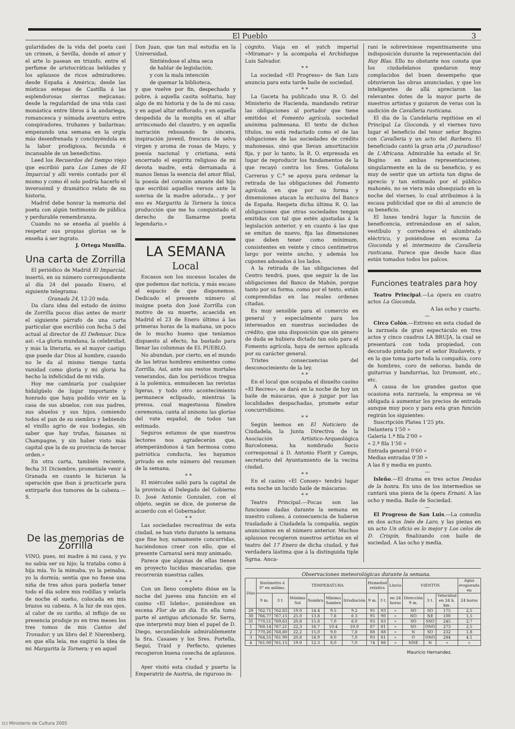El Pueblo 3
gularidades de la vida del poeta casi un crimen, á Sevilla, donde el amor y el arte lo pasean en triunfo, entre el perfume de aristocráticas beldades y los aplausos de ricos admiradores; desde España á América; desde las místicas estepas de Castilla á las esplendorosas sierras mejicanas; desde la regularidad de una vida casi monástica entre libros á la andariega, romancesca y nómada aventura entre conspiradores, truhanes y bailarinas; empezando una semana en la orgía más desenfrenada y concluyéndola en la labor prodigiosa, fecunda é incansable de un benedictino.
Leed los Recuerdos del tiempo viejo que escribió para Los Lunes de El Imparcial y allí veréis contado por él mismo y como él solo podría hacerlo el inverosimil y dramático relato de su historia.
Madrid debe honrar la memoria del poeta con algún testimonio de pública y perdurable remembranza.
Cuando no se enseña al pueblo á respetar sus propias glorias se le enseña á ser ingrato.
J. Ortega Munilla.
Una carta de Zorrilla
El periódico de Madrid El Imparcial, insertó, en su número correspondiente al día 24 del pasado Enero, el siguiente telegrama:
Granada 24, 12-20 mda.
Da clara idea del estado de ánimo de Zorrilla pocos días antes de morir el siguiente párrafo de una carta particular que escribió con fecha 5 del actual al director de El Defensor. Dice así: «La gloria mundana, la celebridad, y más la literaria, es el mayor castigo que puede dar Dios al hombre, cuando no le da al mismo tiempo tanta vanidad como gloria y mi gloria ha hecho la infelicidad de mi vida.
Hoy me cambiaría por cualquier hidalgüelo de lugar importante y honrado que haya podido vivir en la casa de sus abuelos, con sus padres, sus abuelos y sus hijos, comiendo todos el pan de su siembra y bebiendo el vinillo agrio de sus bodegas, sin saber que hay trufas, faisanes ni Champagne, y sin haber visto más capital que la de su provincia de tercer orden.»
En otra carta, también reciente, fecha 31 Diciembre, prometíale venir á Granada en cuanto le hicieran la operación que iban á practicarle para extirparle dos tumores de la cabeza.—S.
De las memorias de Zorrilla
VINO, pues, mi madre á mi casa, y yo no sabía ser su hijo; la trataba como á hija mía. Yo la mimaba, yo la peinaba, yo la dormía; sentía que no fuese una niña de tres años para poderla tener todo el día sobre mis rodillas y velarla de noche el sueño, colocada en mis brazos su cabeza. A la luz de sus ojos, al calor de su cariño, al influjo de su presencia produje yo en tres meses los tres tomos de mis Cantos del Trovador; y un libro del P. Nierenberg, en que ella leía, me sugirió la idea de mi Margarita la Tornera; y en aquel
Don Juan, que tan mal estudia en la Universidad,
Sintiéndose el alma seca
de hablar de legislación,
y con la mala intención
de quemar la biblioteca,
y que vuelve por fin, despechado y pobre, á aquella casita solitaria, hay algo de mi historia y de la de mi casa; y en aquel altar enflorado, y en aquella despedida de la monjita en el altar arrinconado del claustro, y en aquella narración rebosando fe sincera, inspiración juvenil, frescura de selva virgen y aroma de rosas de Mayo, y poesía nacional y cristiana, está encerrado el espíritu religioso de mi devota madre, está derramada á manos llenas la esencia del amor filial, la poesía del corazón amante del hijo que escribió aquellos versos ante la sonrisa de la madre adorada... y por eso es Margarita la Tornera la única producción que me ha conquistado el derecho de llamarme poeta legendario.»
LA SEMANA
Local
Escasos son los sucesos locales de que podemos dar noticia, y más escaso el espacio de que disponemos. Dedicado el presente número al insigne poeta don José Zorrilla con motivo de su muerte, acaecida en Madrid el 23 de Enero último á las primeras horas de la mañana, un poco de lo mucho bueno que teníamos dispuesto al efecto, ha bastado para llenar las columnas de EL PUEBLO.
No abundan, por cierto, en el mundo de las letras hombres eminentes como Zorrilla. Así, ante sus restos mortales venerandos, dan los periódicos tregua á la polémica, enmudecen las revistas ligeras, y todo otro acontecimiento permanece eclipsado, mientras la prensa, cual magestuosa fúnebre ceremonia, canta al unísono las glorias del vate español, de todos tan estimado.
Seguros estamos de que nuestros lectores nos agradecerán que, atemperándonos á tan hermosa como patriótica conducta, les hayamos privado en este número del resumen de la semana.
* *
El miércoles salió para la capital de la provincia el Delegado del Gobierno D. José Antonio Gonzalez, con el objeto, según se dice, de ponerse de acuerdo con el Gobernador.
* *
Las sociedades recreativas de esta ciudad, se han visto durante la semana que fine hoy, sumamente concurridas, haciéndonos creer con ello, que el presente Carnaval será muy animado.
Parece que algunas de ellas tienen en proyecto lucidas mascaradas, que recorrerán nuestras calles.
* *
Con un lleno completo dióse en la noche del jueves una función en el casino «El Isleño», poniéndose en escena Flor de un día. En ella tomó parte el antiguo aficionado Sr. Serra, que interpretó muy bien el papel de D. Diego, secundándole admirablemente la Sra. Casases y los Sres. Portella, Seguí, Traid y Perfecto, quienes recogieron buena cosecha de aplausos.
* *
Ayer visitó esta ciudad y puerto la Emperatriz de Austria, de riguroso in-
cógnito. Viaja en el yatch imperial «Miramar» y la acompaña el Archiduque Luis Salvador.
* *
La sociedad «El Progreso» de San Luis anuncia para esta tarde baile de sociedad.
* *
La Gaceta ha publicado una R. O. del Ministerio de Hacienda, mandando retirar las obligaciones al portador que tiene emitidos el Fomento agrícola, sociedad anónima palmesana. El texto de dichos títulos, no está redactado como el de las obligaciones de las sociedades de crédito mahonesas, sinó que llevan amortización fija, y por lo tanto, la R. O. expresada en lugar de reproducir los fundamentos de la que recayó contra los Sres. Goñalons Carreras y C.<sup>a</sup> se apoya para ordenar la retirada de las obligaciones del Fomento agrícola, en que por su forma y dimensiones atacan la exclusiva del Banco de España. Respeta dicha última R. O. las obligaciones que otras sociedades tengan emitidas con tal que estén ajustadas á la legislación anterior, y en cuanto á las que se emitan de nuevo, fija las dimensiones que deben tener como mínimum, consistentes en veinte y cinco centímetros largo por veinte ancho, y además los cupones adosados á los lados.
A la retirada de las obligaciones del Centro tendrá, pues, que seguir la de las obligaciones del Banco de Mahón, porque tanto por su forma, como por el texto, están comprendidas en las reales ordenes citadas.
Es muy sensible para el comercio en general y especialmente para los interesados en nuestras sociedades de crédito, que una disposición que sin género de duda se hubiera dictado tan solo para el Fomento agrícola, haya de sernos aplicada por su carácter general.
Tristes consecuencias del desconocimiento de la ley.
* *
En el local que ocupaba el disuelto casino «El Recreo», se dará en la noche de hoy un baile de máscaras, que á juzgar por las localidades despachadas, promete estar concurridísimo.
* *
Según leemos en El Noticiero de Ciudadela, la Junta Directiva de la Asociación Artístico-Arqueológica Barcelonesa, ha nombrado Socio corresponsal á D. Antonio Florit y Camps, secretario del Ayuntamiento de la vecina ciudad.
* *
En el casino «El Consey» tendrá lugar esta noche un lucido baile de máscaras:
* *
Teatro Principal.—Pocas son las funciones dadas durante la semana en nuestro coliseo, á consecuencia de haberse trasladado á Ciudadela la compañía, según anunciamos en el número anterior. Muchos aplausos recogieron nuestros artistas en el teatro del 17 Enero de dicha ciudad, y fué verdadera lástima que á la distinguida tiple Sgrna. Anca-
rani le sobreviniese repentinamente una indisposición durante la representación del Ruy Blas. Ello no obstante nos consta que los ciudadelanos quedaron muy complacidos del buen desempeño que obtuvieron las obras anunciadas, y que los inteligentes de allá apreciaron las relevantes dotes de la mayor parte de nuestros artistas y gozaron de veras con la audición de Cavalleria rusticana.
El dia de la Candelaria repitióse en el Principal La Gioconda, y el viernes tuvo lugar el beneficio del tenor señor Bogino con Cavalleria y un acto del Barbero. El beneficiado cantó la gran aria ¡O paradisso! de L'Africana. Admirable ha estado el Sr. Bogino en ambas representaciones, singularmente en la de su beneficio, y es muy de sentir que un artista tan digno de aprecio y tan estimado por el público mahonés, no se viera más obsequiado en la noche del viernes, lo cual atribuimos á la escasa publicidad que se dió al anuncio de su beneficio.
El lunes tendrá lugar la función de beneficencia, extrenándose en el salon, vestíbulo y corredores el alumbrado eléctrico, y poniéndose en escena La Gioconda y el intermezzo de Cavalleria rusticana. Parece que desde hace dias están tomados todos los palcos.
Funciones teatrales para hoy
Teatro Principal.—La ópera en cuatro actos La Gioconda.
A las ocho y cuarto.
—
Circo Colón.—Extreno en esta ciudad de la zarzuela de gran espectáculo en tres actos y cinco cuadros LA BRUJA, la cual se presentará con toda propiedad, con decorado pintado por el señor Riudavets, y en la que toma parte toda la compañía, coro de hombres, coro de señoras, banda de guitarras y bandurrias, luz Drumont, etc., etc.
A causa de los grandes gastos que ocasiona esta zarzuela, la empresa se vé obligada á aumentar los precios de entrada aunque muy poco y para esta gran función regirán los siguientes:
Suscripción Platea 1'25 pts.
Delantera 1'50 »
Galería 1.ª fila 2'00 »
» 2.ª fila 1'50 »
Entrada general 0'60 »
Medias entradas 0'30 »
A las 8 y media en punto.
—
Isleño.—El drama en tres actos Deudas de la honra. En uno de los intermedios se cantará una pieza de la ópera Ernani. A las ocho y media. Baile de Sociedad.
—
El Progreso de San Luis.—La comedia en dos actos Inés de Laro, y las piezas en un acto Un oficio es lo mejor y Los celos de D. Crispín, finalizando con baile de sociedad. A las ocho y media.
Observaciones meteorológicas durante la semana.
| Días | Barómetro á 0° en milíms. | | TEMPERATURA | | | | Humedad relativa | | Lluvia | VIENTOS | | | Agua evaporada en |
| --- | --- | --- | --- | --- | --- | --- | --- | --- | --- | --- | --- | --- | --- |
| | 9 m. | 3 t. | Máxima Sol | Sombra | Mínima Sombra | Irradiación | 9 m. | 3 t. | en 24 horas | Dirección 9 m. | 3 t. | Velocidad en 24 h. km. | 24 horas |
| 29 | 762.71 | 762.83 | 19.0 | 14.4 | 9.5 | 9.2 | 95 | 93 | » | SO | SO | 175 | 2,5 |
| 30 | 766,77 | 767,15 | 25.0 | 13.8 | 7.8 | 6 3 | 95 | 90 | » | NO | NE | 100 | 1,5 |
| 31 | 770,51 | 769,63 | 20,8 | 15.8 | 7,0 | 6.0 | 93 | 83 | » | SO | SSO | 245 | 2,7 |
| 1 | 768.14 | 767.21 | 22,3 | 16.7 | 10.4 | 10.0 | 87 | 81 | » | SO | ONO | 273 | 2,5 |
| 2 | 770,26 | 768,80 | 22,2 | 15,0 | 9,0 | 7,8 | 88 | 88 | » | N | SO | 232 | 1.8 |
| 3 | 764,55 | 761.90 | 20,8 | 14.9 | 8.0 | 7,0 | 93 | 81 | » | O | ONO | 284 | 4.1 |
| 4 | 761.00 | 761,15 | 19.0 | 12.3 | 8,0 | 7,0 | 74 | 86 | » | NNE | N | » | » |
Mauricio Hernandez.
(c) Ministerio de Cultura 2005